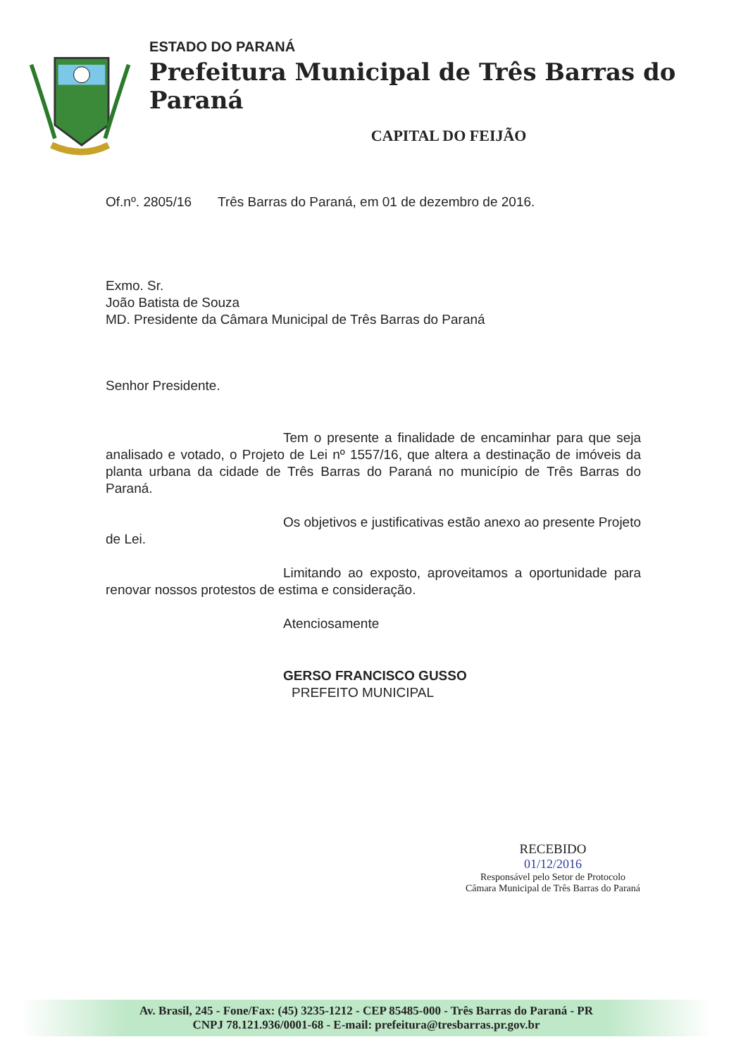ESTADO DO PARANÁ
Prefeitura Municipal de Três Barras do Paraná
CAPITAL DO FEIJÃO
Of.nº. 2805/16 Três Barras do Paraná, em 01 de dezembro de 2016.
Exmo. Sr.
João Batista de Souza
MD. Presidente da Câmara Municipal de Três Barras do Paraná
Senhor Presidente.
Tem o presente a finalidade de encaminhar para que seja analisado e votado, o Projeto de Lei nº 1557/16, que altera a destinação de imóveis da planta urbana da cidade de Três Barras do Paraná no município de Três Barras do Paraná.
Os objetivos e justificativas estão anexo ao presente Projeto de Lei.
Limitando ao exposto, aproveitamos a oportunidade para renovar nossos protestos de estima e consideração.
Atenciosamente
GERSO FRANCISCO GUSSO
PREFEITO MUNICIPAL
RECEBIDO
01/12/2016
Responsável pelo Setor de Protocolo
Câmara Municipal de Três Barras do Paraná
Av. Brasil, 245 - Fone/Fax: (45) 3235-1212 - CEP 85485-000 - Três Barras do Paraná - PR
CNPJ 78.121.936/0001-68 - E-mail: prefeitura@tresbarras.pr.gov.br